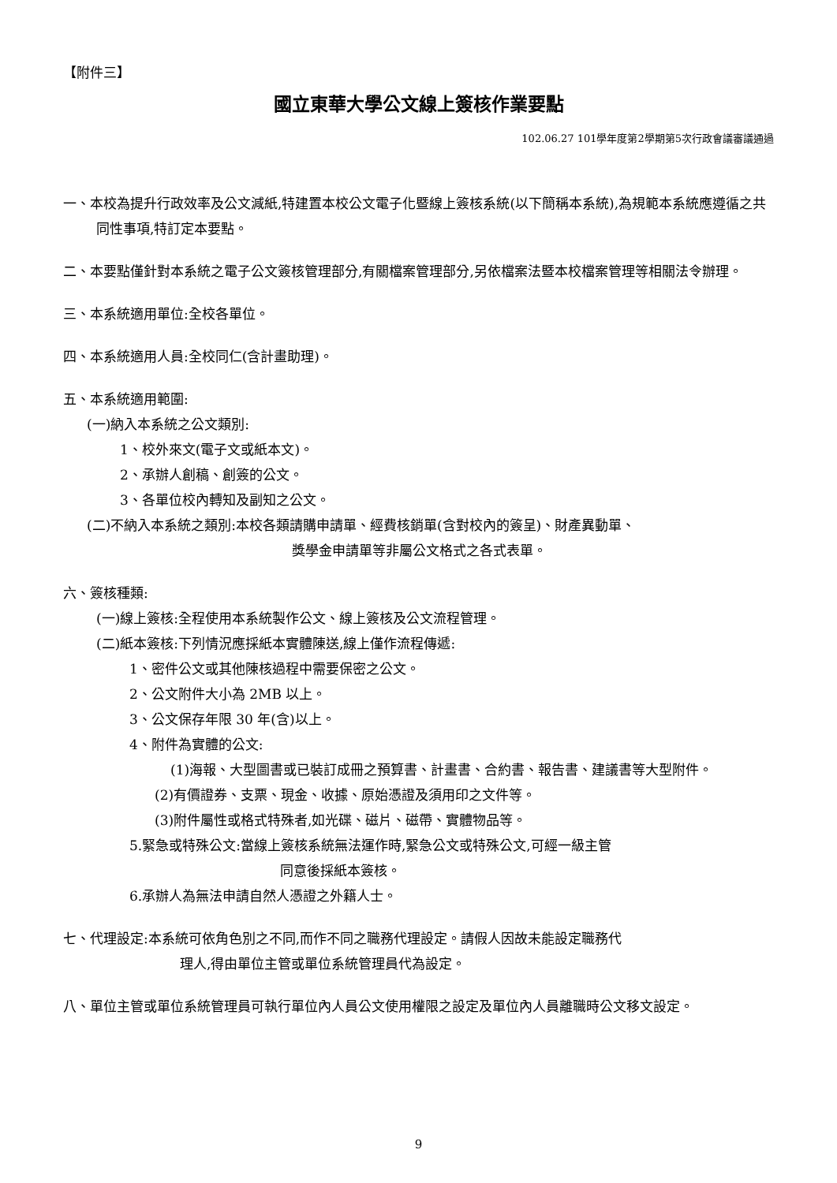【附件三】
國立東華大學公文線上簽核作業要點
102.06.27 101學年度第2學期第5次行政會議審議通過
一、本校為提升行政效率及公文減紙,特建置本校公文電子化暨線上簽核系統(以下簡稱本系統),為規範本系統應遵循之共同性事項,特訂定本要點。
二、本要點僅針對本系統之電子公文簽核管理部分,有關檔案管理部分,另依檔案法暨本校檔案管理等相關法令辦理。
三、本系統適用單位:全校各單位。
四、本系統適用人員:全校同仁(含計畫助理)。
五、本系統適用範圍:
(一)納入本系統之公文類別:
1、校外來文(電子文或紙本文)。
2、承辦人創稿、創簽的公文。
3、各單位校內轉知及副知之公文。
(二)不納入本系統之類別:本校各類請購申請單、經費核銷單(含對校內的簽呈)、財產異動單、
獎學金申請單等非屬公文格式之各式表單。
六、簽核種類:
(一)線上簽核:全程使用本系統製作公文、線上簽核及公文流程管理。
(二)紙本簽核:下列情況應採紙本實體陳送,線上僅作流程傳遞:
1、密件公文或其他陳核過程中需要保密之公文。
2、公文附件大小為 2MB 以上。
3、公文保存年限 30 年(含)以上。
4、附件為實體的公文:
(1)海報、大型圖書或已裝訂成冊之預算書、計畫書、合約書、報告書、建議書等大型附件。
(2)有價證券、支票、現金、收據、原始憑證及須用印之文件等。
(3)附件屬性或格式特殊者,如光碟、磁片、磁帶、實體物品等。
5.緊急或特殊公文:當線上簽核系統無法運作時,緊急公文或特殊公文,可經一級主管
同意後採紙本簽核。
6.承辦人為無法申請自然人憑證之外籍人士。
七、代理設定:本系統可依角色別之不同,而作不同之職務代理設定。請假人因故未能設定職務代
理人,得由單位主管或單位系統管理員代為設定。
八、單位主管或單位系統管理員可執行單位內人員公文使用權限之設定及單位內人員離職時公文移文設定。
9